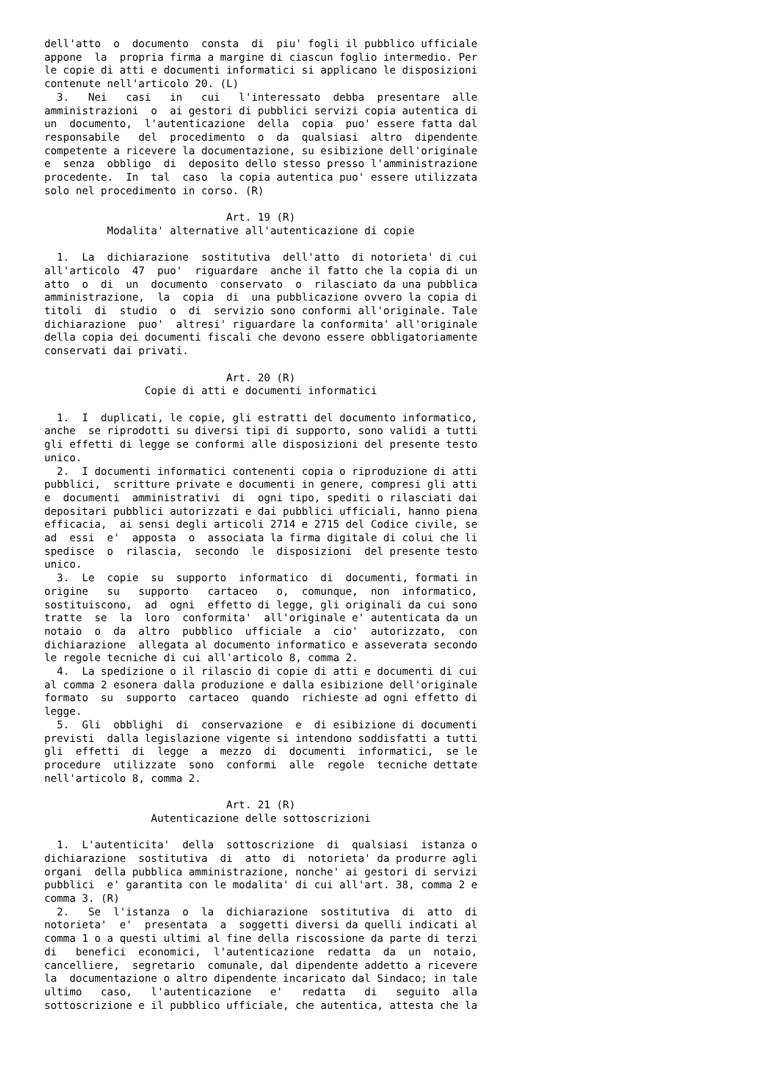dell'atto  o  documento  consta  di  piu' fogli il pubblico ufficiale
appone  la  propria firma a margine di ciascun foglio intermedio. Per
le copie di atti e documenti informatici si applicano le disposizioni
contenute nell'articolo 20. (L)
  3.   Nei   casi   in   cui   l'interessato  debba  presentare  alle
amministrazioni  o  ai gestori di pubblici servizi copia autentica di
un  documento,  l'autenticazione  della  copia  puo' essere fatta dal
responsabile   del  procedimento  o  da  qualsiasi  altro  dipendente
competente a ricevere la documentazione, su esibizione dell'originale
e  senza  obbligo  di  deposito dello stesso presso l'amministrazione
procedente.  In  tal  caso  la copia autentica puo' essere utilizzata
solo nel procedimento in corso. (R)

                             Art. 19 (R)
          Modalita' alternative all'autenticazione di copie

  1.  La  dichiarazione  sostitutiva  dell'atto  di notorieta' di cui
all'articolo  47  puo'  riguardare  anche il fatto che la copia di un
atto  o  di  un  documento  conservato  o  rilasciato da una pubblica
amministrazione,  la  copia  di  una pubblicazione ovvero la copia di
titoli  di  studio  o  di  servizio sono conformi all'originale. Tale
dichiarazione  puo'  altresi' riguardare la conformita' all'originale
della copia dei documenti fiscali che devono essere obbligatoriamente
conservati dai privati.

                             Art. 20 (R)
                Copie di atti e documenti informatici

  1.  I  duplicati, le copie, gli estratti del documento informatico,
anche  se riprodotti su diversi tipi di supporto, sono validi a tutti
gli effetti di legge se conformi alle disposizioni del presente testo
unico.
  2.  I documenti informatici contenenti copia o riproduzione di atti
pubblici,  scritture private e documenti in genere, compresi gli atti
e  documenti  amministrativi  di  ogni tipo, spediti o rilasciati dai
depositari pubblici autorizzati e dai pubblici ufficiali, hanno piena
efficacia,  ai sensi degli articoli 2714 e 2715 del Codice civile, se
ad  essi  e'  apposta  o  associata la firma digitale di colui che li
spedisce  o  rilascia,  secondo  le  disposizioni  del presente testo
unico.
  3.  Le  copie  su  supporto  informatico  di  documenti, formati in
origine   su   supporto   cartaceo   o,  comunque,  non  informatico,
sostituiscono,  ad  ogni  effetto di legge, gli originali da cui sono
tratte  se  la  loro  conformita'  all'originale e' autenticata da un
notaio  o  da  altro  pubblico  ufficiale  a  cio'  autorizzato,  con
dichiarazione  allegata al documento informatico e asseverata secondo
le regole tecniche di cui all'articolo 8, comma 2.
  4.  La spedizione o il rilascio di copie di atti e documenti di cui
al comma 2 esonera dalla produzione e dalla esibizione dell'originale
formato  su  supporto  cartaceo  quando  richieste ad ogni effetto di
legge.
  5.  Gli  obblighi  di  conservazione  e  di esibizione di documenti
previsti  dalla legislazione vigente si intendono soddisfatti a tutti
gli  effetti  di  legge  a  mezzo  di  documenti  informatici,  se le
procedure  utilizzate  sono  conformi  alle  regole  tecniche dettate
nell'articolo 8, comma 2.

                             Art. 21 (R)
                 Autenticazione delle sottoscrizioni

  1.  L'autenticita'  della  sottoscrizione  di  qualsiasi  istanza o
dichiarazione  sostitutiva  di  atto  di  notorieta' da produrre agli
organi  della pubblica amministrazione, nonche' ai gestori di servizi
pubblici  e' garantita con le modalita' di cui all'art. 38, comma 2 e
comma 3. (R)
  2.   Se  l'istanza  o  la  dichiarazione  sostitutiva  di  atto  di
notorieta'  e'  presentata  a  soggetti diversi da quelli indicati al
comma 1 o a questi ultimi al fine della riscossione da parte di terzi
di   benefici  economici,  l'autenticazione  redatta  da  un  notaio,
cancelliere,  segretario  comunale, dal dipendente addetto a ricevere
la  documentazione o altro dipendente incaricato dal Sindaco; in tale
ultimo   caso,   l'autenticazione   e'   redatta   di   seguito  alla
sottoscrizione e il pubblico ufficiale, che autentica, attesta che la